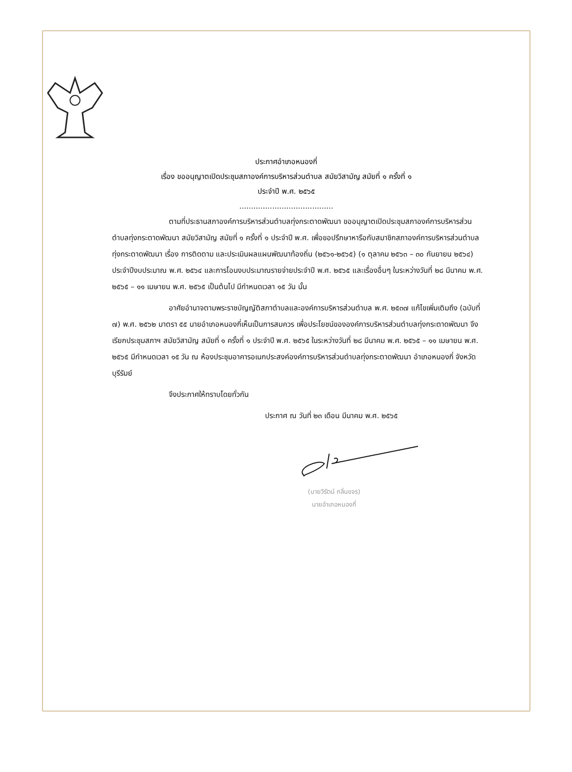ประกาศอำเภอหนองกี่
เรื่อง ขออนุญาตเปิดประชุมสภาองค์การบริหารส่วนตำบล สมัยวิสามัญ สมัยที่ ๑ ครั้งที่ ๑
ประจำปี พ.ศ. ๒๕๖๕
........................................
ตามที่ประธานสภาองค์การบริหารส่วนตำบลทุ่งกระตาดพัฒนา ขออนุญาตเปิดประชุมสภาองค์การบริหารส่วนตำบลทุ่งกระตาดพัฒนา สมัยวิสามัญ สมัยที่ ๑ ครั้งที่ ๑ ประจำปี พ.ศ. เพื่อขอปรึกษาหารือกับสมาชิกสภาองค์การบริหารส่วนตำบลทุ่งกระตาดพัฒนา เรื่อง การติดตาม และประเมินผลแผนพัฒนาท้องถิ่น (๒๕๖๑-๒๕๖๕) (๑ ตุลาคม ๒๕๖๓ – ๓๐ กันยายน ๒๕๖๔) ประจำปีงบประมาณ พ.ศ. ๒๕๖๔ และการโอนงบประมาณรายจ่ายประจำปี พ.ศ. ๒๕๖๕ และเรื่องอื่นๆ ในระหว่างวันที่ ๒๘ มีนาคม พ.ศ. ๒๕๖๕ – ๑๑ เมษายน พ.ศ. ๒๕๖๕ เป็นต้นไป มีกำหนดเวลา ๑๕ วัน นั้น
อาศัยอำนาจตามพระราชบัญญัติสภาตำบลและองค์การบริหารส่วนตำบล พ.ศ. ๒๕๓๗ แก้ไขเพิ่มเติมถึง (ฉบับที่ ๗) พ.ศ. ๒๕๖๒ มาตรา ๕๕ นายอำเภอหนองกี่เห็นเป็นการสมควร เพื่อประโยชน์ขององค์การบริหารส่วนตำบลทุ่งกระตาดพัฒนา จึงเรียกประชุมสภาฯ สมัยวิสามัญ สมัยที่ ๑ ครั้งที่ ๑ ประจำปี พ.ศ. ๒๕๖๕ ในระหว่างวันที่ ๒๘ มีนาคม พ.ศ. ๒๕๖๕ – ๑๑ เมษายน พ.ศ. ๒๕๖๕ มีกำหนดเวลา ๑๕ วัน ณ ห้องประชุมอาคารอเนกประสงค์องค์การบริหารส่วนตำบลทุ่งกระตาดพัฒนา อำเภอหนองกี่ จังหวัดบุรีรัมย์
จึงประกาศให้ทราบโดยทั่วกัน
ประกาศ ณ วันที่ ๒๓ เดือน มีนาคม พ.ศ. ๒๕๖๕
(นายวิรัตน์ กลิ่นขจร)
นายอำเภอหนองกี่